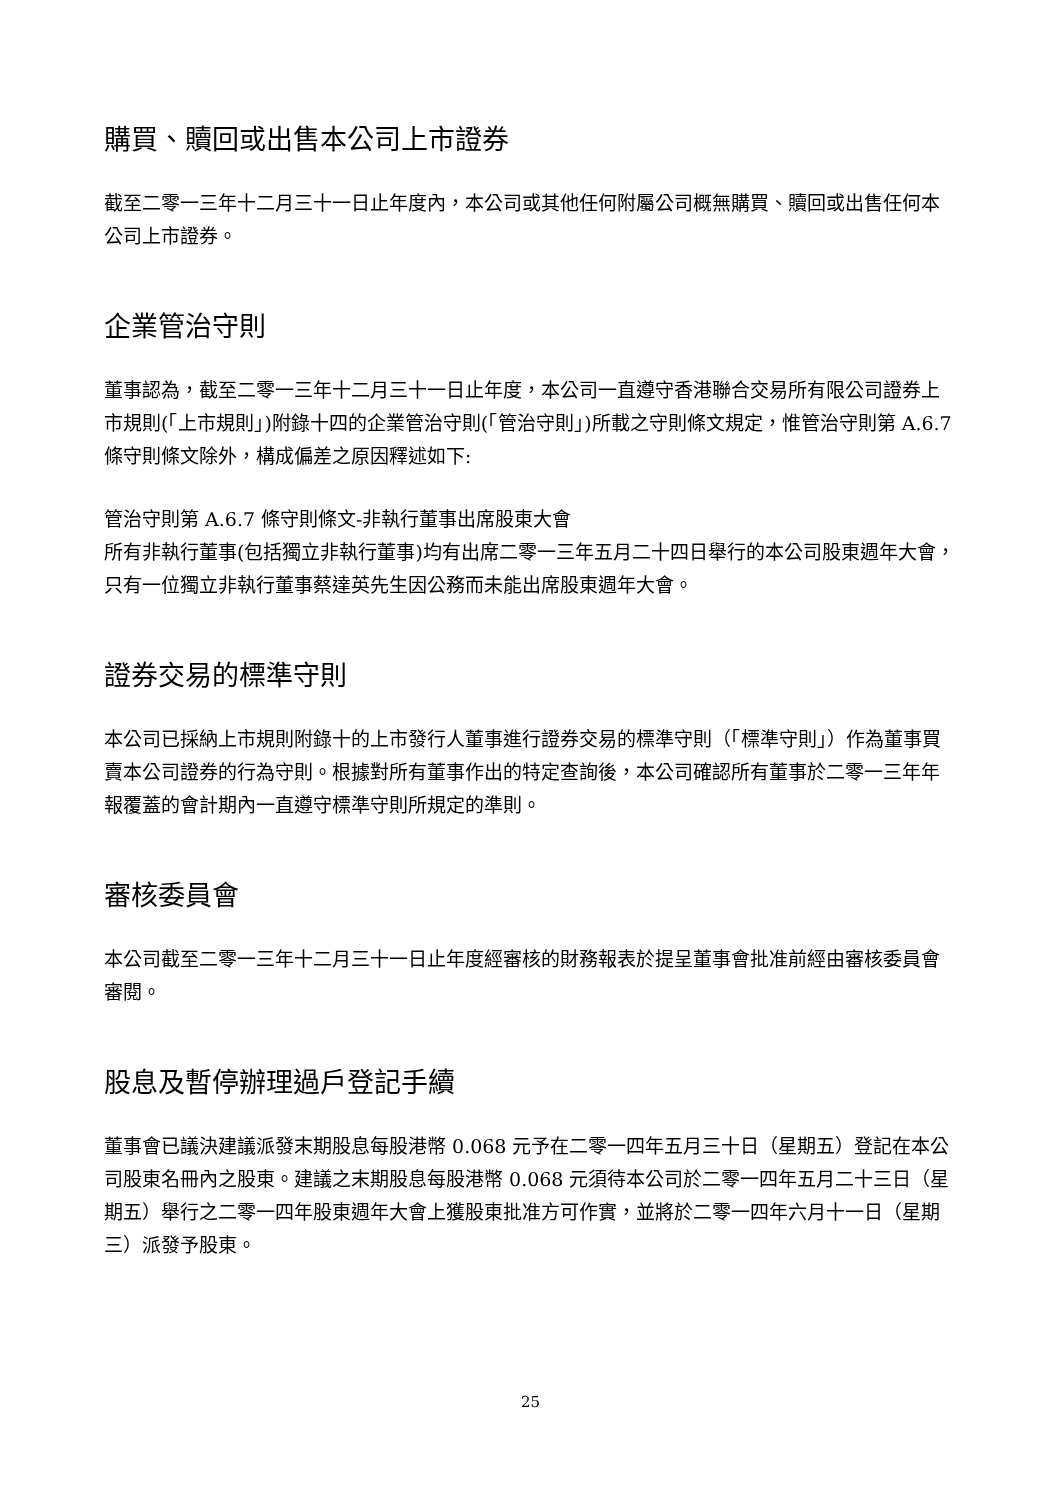購買、贖回或出售本公司上市證券
截至二零一三年十二月三十一日止年度內，本公司或其他任何附屬公司概無購買、贖回或出售任何本公司上市證券。
企業管治守則
董事認為，截至二零一三年十二月三十一日止年度，本公司一直遵守香港聯合交易所有限公司證券上市規則(「上市規則」)附錄十四的企業管治守則(「管治守則」)所載之守則條文規定，惟管治守則第 A.6.7 條守則條文除外，構成偏差之原因釋述如下:
管治守則第 A.6.7 條守則條文-非執行董事出席股東大會
所有非執行董事(包括獨立非執行董事)均有出席二零一三年五月二十四日舉行的本公司股東週年大會，只有一位獨立非執行董事蔡達英先生因公務而未能出席股東週年大會。
證券交易的標準守則
本公司已採納上市規則附錄十的上市發行人董事進行證券交易的標準守則（「標準守則」）作為董事買賣本公司證券的行為守則。根據對所有董事作出的特定查詢後，本公司確認所有董事於二零一三年年報覆蓋的會計期內一直遵守標準守則所規定的準則。
審核委員會
本公司截至二零一三年十二月三十一日止年度經審核的財務報表於提呈董事會批准前經由審核委員會審閱。
股息及暫停辦理過戶登記手續
董事會已議決建議派發末期股息每股港幣 0.068 元予在二零一四年五月三十日（星期五）登記在本公司股東名冊內之股東。建議之末期股息每股港幣 0.068 元須待本公司於二零一四年五月二十三日（星期五）舉行之二零一四年股東週年大會上獲股東批准方可作實，並將於二零一四年六月十一日（星期三）派發予股東。
25